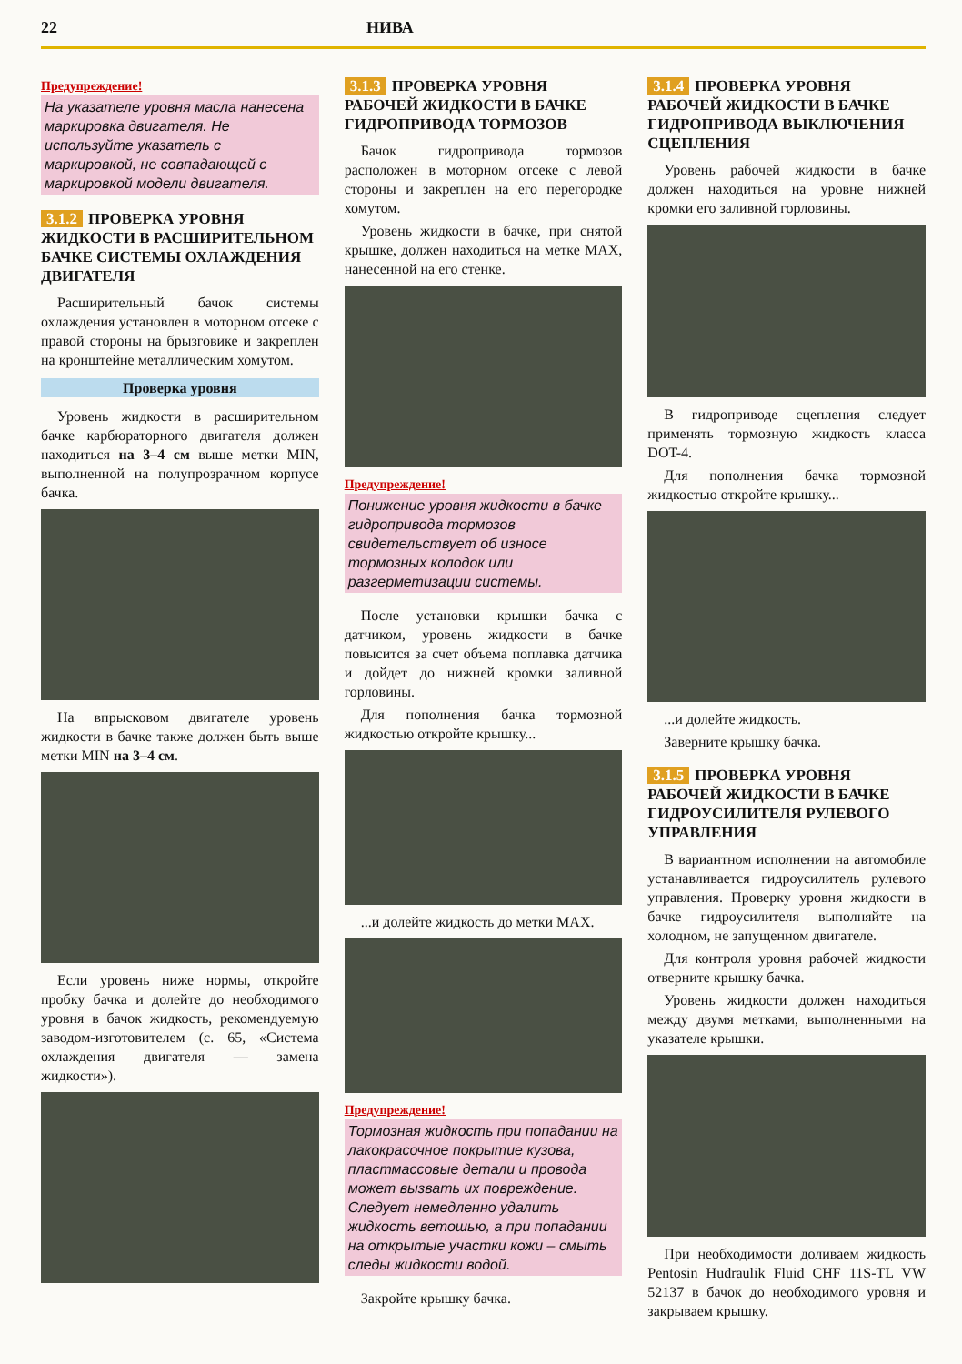22 НИВА
Предупреждение!
На указателе уровня масла нанесена маркировка двигателя. Не используйте указатель с маркировкой, не совпадающей с маркировкой модели двигателя.
3.1.2 ПРОВЕРКА УРОВНЯ ЖИДКОСТИ В РАСШИРИТЕЛЬНОМ БАЧКЕ СИСТЕМЫ ОХЛАЖДЕНИЯ ДВИГАТЕЛЯ
Расширительный бачок системы охлаждения установлен в моторном отсеке с правой стороны на брызговике и закреплен на кронштейне металлическим хомутом.
Проверка уровня
Уровень жидкости в расширительном бачке карбюраторного двигателя должен находиться на 3–4 см выше метки MIN, выполненной на полупрозрачном корпусе бачка.
На впрысковом двигателе уровень жидкости в бачке также должен быть выше метки MIN на 3–4 см.
Если уровень ниже нормы, откройте пробку бачка и долейте до необходимого уровня в бачок жидкость, рекомендуемую заводом-изготовителем (с. 65, «Система охлаждения двигателя — замена жидкости»).
3.1.3 ПРОВЕРКА УРОВНЯ РАБОЧЕЙ ЖИДКОСТИ В БАЧКЕ ГИДРОПРИВОДА ТОРМОЗОВ
Бачок гидропривода тормозов расположен в моторном отсеке с левой стороны и закреплен на его перегородке хомутом.
Уровень жидкости в бачке, при снятой крышке, должен находиться на метке MAX, нанесенной на его стенке.
Предупреждение!
Понижение уровня жидкости в бачке гидропривода тормозов свидетельствует об износе тормозных колодок или разгерметизации системы.
После установки крышки бачка с датчиком, уровень жидкости в бачке повысится за счет объема поплавка датчика и дойдет до нижней кромки заливной горловины.
Для пополнения бачка тормозной жидкостью откройте крышку...
...и долейте жидкость до метки MAX.
Предупреждение!
Тормозная жидкость при попадании на лакокрасочное покрытие кузова, пластмассовые детали и провода может вызвать их повреждение. Следует немедленно удалить жидкость ветошью, а при попадании на открытые участки кожи – смыть следы жидкости водой.
Закройте крышку бачка.
3.1.4 ПРОВЕРКА УРОВНЯ РАБОЧЕЙ ЖИДКОСТИ В БАЧКЕ ГИДРОПРИВОДА ВЫКЛЮЧЕНИЯ СЦЕПЛЕНИЯ
Уровень рабочей жидкости в бачке должен находиться на уровне нижней кромки его заливной горловины.
В гидроприводе сцепления следует применять тормозную жидкость класса DOT-4.
Для пополнения бачка тормозной жидкостью откройте крышку...
...и долейте жидкость.
Заверните крышку бачка.
3.1.5 ПРОВЕРКА УРОВНЯ РАБОЧЕЙ ЖИДКОСТИ В БАЧКЕ ГИДРОУСИЛИТЕЛЯ РУЛЕВОГО УПРАВЛЕНИЯ
В вариантном исполнении на автомобиле устанавливается гидроусилитель рулевого управления. Проверку уровня жидкости в бачке гидроусилителя выполняйте на холодном, не запущенном двигателе.
Для контроля уровня рабочей жидкости отверните крышку бачка.
Уровень жидкости должен находиться между двумя метками, выполненными на указателе крышки.
При необходимости доливаем жидкость Pentosin Hudraulik Fluid CHF 11S-TL VW 52137 в бачок до необходимого уровня и закрываем крышку.